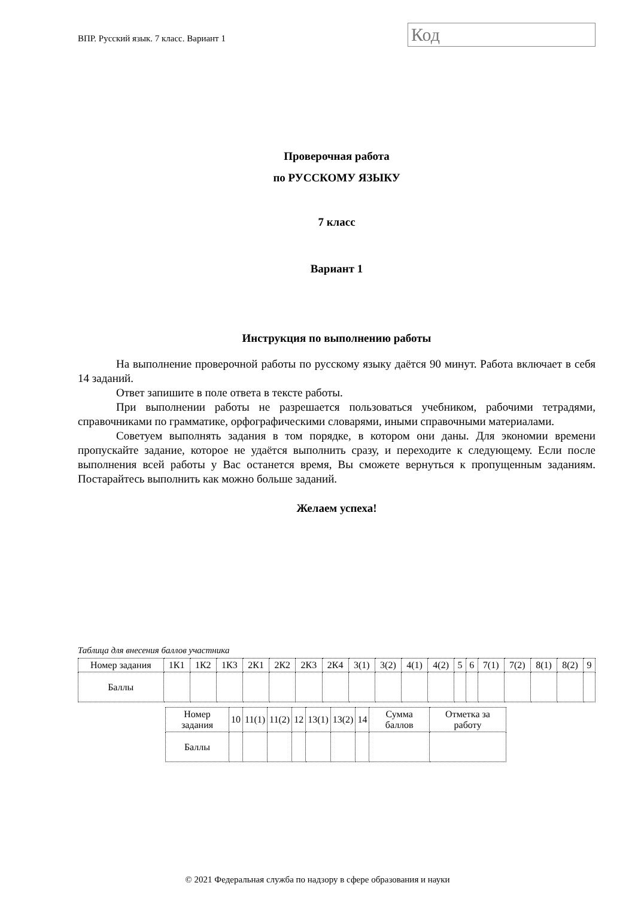ВПР. Русский язык. 7 класс. Вариант 1
Код
Проверочная работа
по РУССКОМУ ЯЗЫКУ
7 класс
Вариант 1
Инструкция по выполнению работы
На выполнение проверочной работы по русскому языку даётся 90 минут. Работа включает в себя 14 заданий.
Ответ запишите в поле ответа в тексте работы.
При выполнении работы не разрешается пользоваться учебником, рабочими тетрадями, справочниками по грамматике, орфографическими словарями, иными справочными материалами.
Советуем выполнять задания в том порядке, в котором они даны. Для экономии времени пропускайте задание, которое не удаётся выполнить сразу, и переходите к следующему. Если после выполнения всей работы у Вас останется время, Вы сможете вернуться к пропущенным заданиям. Постарайтесь выполнить как можно больше заданий.
Желаем успеха!
Таблица для внесения баллов участника
| Номер задания | 1К1 | 1К2 | 1К3 | 2К1 | 2К2 | 2К3 | 2К4 | 3(1) | 3(2) | 4(1) | 4(2) | 5 | 6 | 7(1) | 7(2) | 8(1) | 8(2) | 9 |
| Баллы | | | | | | | | | | | | | | | | | | |
| Номер задания | 10 | 11(1) | 11(2) | 12 | 13(1) | 13(2) | 14 | Сумма баллов | Отметка за работу |
| Баллы | | | | | | | | | |
© 2021 Федеральная служба по надзору в сфере образования и науки